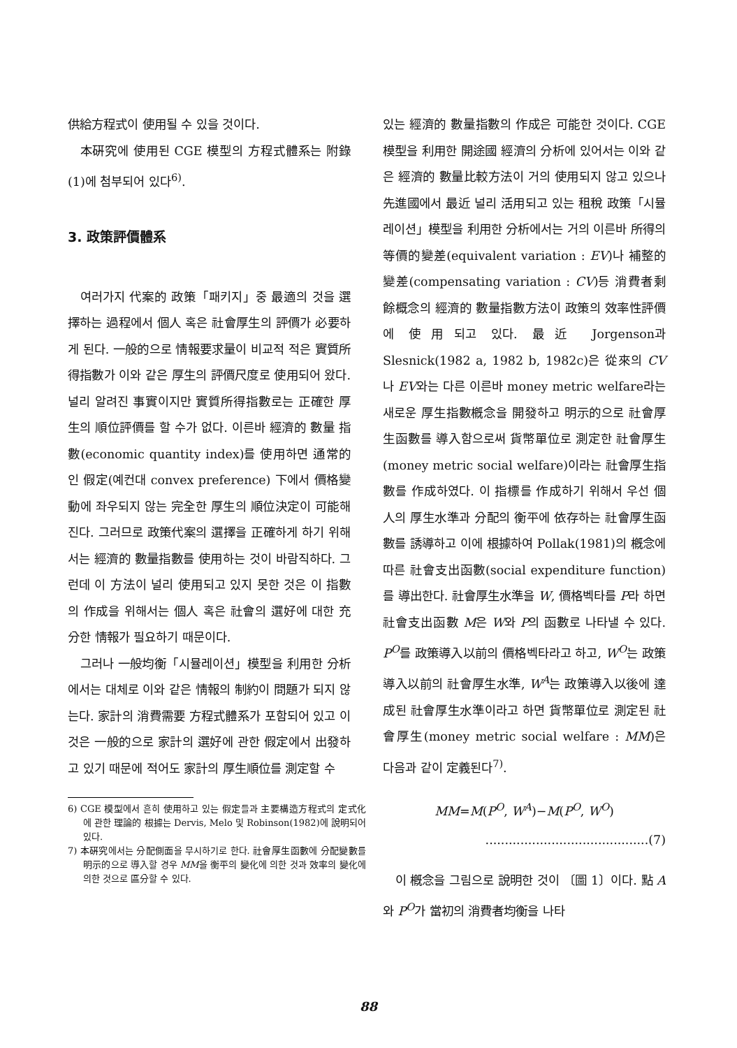供給方程式이 使用될 수 있을 것이다.
本硏究에 使用된 CGE 模型의 方程式體系는 附錄(1)에 첨부되어 있다<sup>6)</sup>.
3. 政策評價體系
여러가지 代案的 政策「패키지」중 最適의 것을 選擇하는 過程에서 個人 혹은 社會厚生의 評價가 必要하게 된다. 一般的으로 情報要求量이 비교적 적은 實質所得指數가 이와 같은 厚生의 評價尺度로 使用되어 왔다. 널리 알려진 事實이지만 實質所得指數로는 正確한 厚生의 順位評價를 할 수가 없다. 이른바 經濟的 數量 指數(economic quantity index)를 使用하면 通常的인 假定(예컨대 convex preference) 下에서 價格變動에 좌우되지 않는 完全한 厚生의 順位決定이 可能해 진다. 그러므로 政策代案의 選擇을 正確하게 하기 위해서는 經濟的 數量指數를 使用하는 것이 바람직하다. 그런데 이 方法이 널리 使用되고 있지 못한 것은 이 指數의 作成을 위해서는 個人 혹은 社會의 選好에 대한 充分한 情報가 필요하기 때문이다.
그러나 一般均衡「시뮬레이션」模型을 利用한 分析에서는 대체로 이와 같은 情報의 制約이 問題가 되지 않는다. 家計의 消費需要 方程式體系가 포함되어 있고 이것은 一般的으로 家計의 選好에 관한 假定에서 出發하고 있기 때문에 적어도 家計의 厚生順位를 測定할 수
6) CGE 模型에서 흔히 使用하고 있는 假定들과 主要構造方程式의 定式化에 관한 理論的 根據는 Dervis, Melo 및 Robinson(1982)에 說明되어 있다.
7) 本硏究에서는 分配側面을 무시하기로 한다. 社會厚生函數에 分配變數를 明示的으로 導入할 경우 MM을 衡平의 變化에 의한 것과 效率의 變化에 의한 것으로 區分할 수 있다.
있는 經濟的 數量指數의 作成은 可能한 것이다. CGE 模型을 利用한 開途國 經濟의 分析에 있어서는 이와 같은 經濟的 數量比較方法이 거의 使用되지 않고 있으나 先進國에서 最近 널리 活用되고 있는 租稅 政策「시뮬레이션」模型을 利用한 分析에서는 거의 이른바 所得의 等價的變差(equivalent variation : EV)나 補整的變差(compensating variation : CV)등 消費者剩餘概念의 經濟的 數量指數方法이 政策의 效率性評價에 使用되고 있다. 最近 Jorgenson과 Slesnick(1982 a, 1982 b, 1982c)은 從來의 CV나 EV와는 다른 이른바 money metric welfare라는 새로운 厚生指數槪念을 開發하고 明示的으로 社會厚生函數를 導入함으로써 貨幣單位로 測定한 社會厚生(money metric social welfare)이라는 社會厚生指數를 作成하였다. 이 指標를 作成하기 위해서 우선 個人의 厚生水準과 分配의 衡平에 依存하는 社會厚生函數를 誘導하고 이에 根據하여 Pollak(1981)의 槪念에 따른 社會支出函數(social expenditure function)를 導出한다. 社會厚生水準을 W, 價格벡타를 P라 하면 社會支出函數 M은 W와 P의 函數로 나타낼 수 있다. P<sup>O</sup>를 政策導入以前의 價格벡타라고 하고, W<sup>O</sup>는 政策導入以前의 社會厚生水準, W<sup>A</sup>는 政策導入以後에 達成된 社會厚生水準이라고 하면 貨幣單位로 測定된 社會厚生(money metric social welfare : MM)은 다음과 같이 定義된다<sup>7)</sup>.
MM=M(P<sup>O</sup>, W<sup>A</sup>)−M(P<sup>O</sup>, W<sup>O</sup>)
..........................................(7)
이 槪念을 그림으로 說明한 것이 〔圖 1〕이다. 點 A와 P<sup>O</sup>가 當初의 消費者均衡을 나타
88